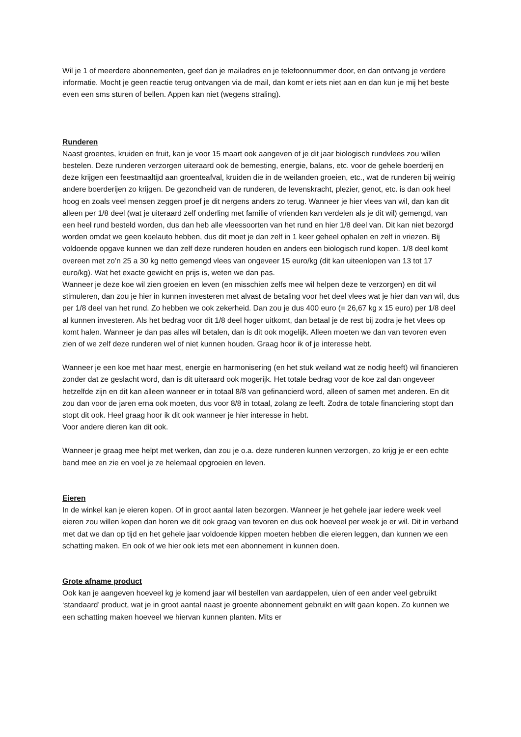Wil je 1 of meerdere abonnementen, geef dan je mailadres en je telefoonnummer door, en dan ontvang je verdere informatie. Mocht je geen reactie terug ontvangen via de mail, dan komt er iets niet aan en dan kun je mij het beste even een sms sturen of bellen. Appen kan niet (wegens straling).
Runderen
Naast groentes, kruiden en fruit, kan je voor 15 maart ook aangeven of je dit jaar biologisch rundvlees zou willen bestelen. Deze runderen verzorgen uiteraard ook de bemesting, energie, balans, etc. voor de gehele boerderij en deze krijgen een feestmaaltijd aan groenteafval, kruiden die in de weilanden groeien, etc., wat de runderen bij weinig andere boerderijen zo krijgen. De gezondheid van de runderen, de levenskracht, plezier, genot, etc. is dan ook heel hoog en zoals veel mensen zeggen proef je dit nergens anders zo terug. Wanneer je hier vlees van wil, dan kan dit alleen per 1/8 deel (wat je uiteraard zelf onderling met familie of vrienden kan verdelen als je dit wil) gemengd, van een heel rund besteld worden, dus dan heb alle vleessoorten van het rund en hier 1/8 deel van. Dit kan niet bezorgd worden omdat we geen koelauto hebben, dus dit moet je dan zelf in 1 keer geheel ophalen en zelf in vriezen. Bij voldoende opgave kunnen we dan zelf deze runderen houden en anders een biologisch rund kopen. 1/8 deel komt overeen met zo’n 25 a 30 kg netto gemengd vlees van ongeveer 15 euro/kg (dit kan uiteenlopen van 13 tot 17 euro/kg). Wat het exacte gewicht en prijs is, weten we dan pas.
Wanneer je deze koe wil zien groeien en leven (en misschien zelfs mee wil helpen deze te verzorgen) en dit wil stimuleren, dan zou je hier in kunnen investeren met alvast de betaling voor het deel vlees wat je hier dan van wil, dus per 1/8 deel van het rund. Zo hebben we ook zekerheid. Dan zou je dus 400 euro (= 26,67 kg x 15 euro) per 1/8 deel al kunnen investeren. Als het bedrag voor dit 1/8 deel hoger uitkomt, dan betaal je de rest bij zodra je het vlees op komt halen. Wanneer je dan pas alles wil betalen, dan is dit ook mogelijk. Alleen moeten we dan van tevoren even zien of we zelf deze runderen wel of niet kunnen houden. Graag hoor ik of je interesse hebt.
Wanneer je een koe met haar mest, energie en harmonisering (en het stuk weiland wat ze nodig heeft) wil financieren zonder dat ze geslacht word, dan is dit uiteraard ook mogerijk. Het totale bedrag voor de koe zal dan ongeveer hetzelfde zijn en dit kan alleen wanneer er in totaal 8/8 van gefinancierd word, alleen of samen met anderen. En dit zou dan voor de jaren erna ook moeten, dus voor 8/8 in totaal, zolang ze leeft. Zodra de totale financiering stopt dan stopt dit ook. Heel graag hoor ik dit ook wanneer je hier interesse in hebt.
Voor andere dieren kan dit ook.
Wanneer je graag mee helpt met werken, dan zou je o.a. deze runderen kunnen verzorgen, zo krijg je er een echte band mee en zie en voel je ze helemaal opgroeien en leven.
Eieren
In de winkel kan je eieren kopen. Of in groot aantal laten bezorgen. Wanneer je het gehele jaar iedere week veel eieren zou willen kopen dan horen we dit ook graag van tevoren en dus ook hoeveel per week je er wil. Dit in verband met dat we dan op tijd en het gehele jaar voldoende kippen moeten hebben die eieren leggen, dan kunnen we een schatting maken. En ook of we hier ook iets met een abonnement in kunnen doen.
Grote afname product
Ook kan je aangeven hoeveel kg je komend jaar wil bestellen van aardappelen, uien of een ander veel gebruikt ‘standaard’ product, wat je in groot aantal naast je groente abonnement gebruikt en wilt gaan kopen. Zo kunnen we een schatting maken hoeveel we hiervan kunnen planten. Mits er